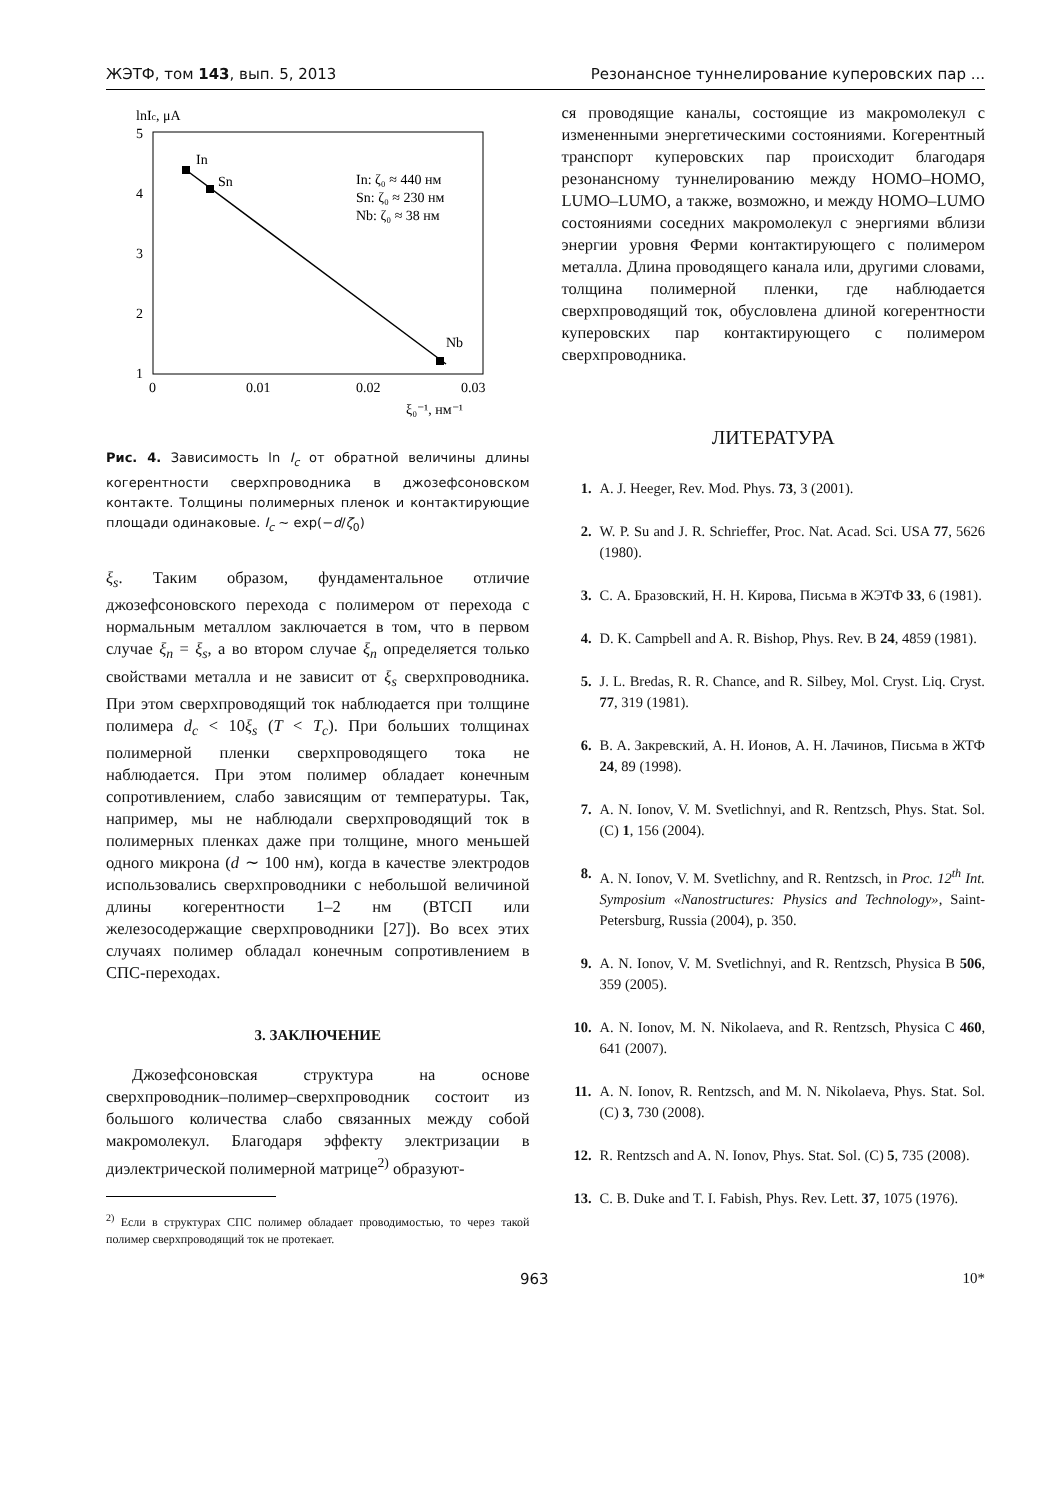ЖЭТФ, том 143, вып. 5, 2013 Резонансное туннелирование куперовских пар ...
lnIc, μA
5
4
3
2
1
In
Sn
Nb
In: ζ₀ ≈ 440 нм
Sn: ζ₀ ≈ 230 нм
Nb: ζ₀ ≈ 38 нм
0
0.01
0.02
0.03
ξ₀⁻¹, нм⁻¹
Рис. 4. Зависимость ln I<sub>c</sub> от обратной величины длины когерентности сверхпроводника в джозефсоновском контакте. Толщины полимерных пленок и контактирующие площади одинаковые. I<sub>c</sub> ∼ exp(−d/ζ<sub>0</sub>)
ξ<sub>s</sub>. Таким образом, фундаментальное отличие джозефсоновского перехода с полимером от перехода с нормальным металлом заключается в том, что в первом случае ξ<sub>n</sub> = ξ<sub>s</sub>, а во втором случае ξ<sub>n</sub> определяется только свойствами металла и не зависит от ξ<sub>s</sub> сверхпроводника. При этом сверхпроводящий ток наблюдается при толщине полимера d<sub>c</sub> < 10ξ<sub>s</sub> (T < T<sub>c</sub>). При больших толщинах полимерной пленки сверхпроводящего тока не наблюдается. При этом полимер обладает конечным сопротивлением, слабо зависящим от температуры. Так, например, мы не наблюдали сверхпроводящий ток в полимерных пленках даже при толщине, много меньшей одного микрона (d ∼ 100 нм), когда в качестве электродов использовались сверхпроводники с небольшой величиной длины когерентности 1–2 нм (ВТСП или железосодержащие сверхпроводники [27]). Во всех этих случаях полимер обладал конечным сопротивлением в СПС-переходах.
3. ЗАКЛЮЧЕНИЕ
Джозефсоновская структура на основе сверхпроводник–полимер–сверхпроводник состоит из большого количества слабо связанных между собой макромолекул. Благодаря эффекту электризации в диэлектрической полимерной матрице<sup>2)</sup> образуют-
<sup>2)</sup> Если в структурах СПС полимер обладает проводимостью, то через такой полимер сверхпроводящий ток не протекает.
ся проводящие каналы, состоящие из макромолекул с измененными энергетическими состояниями. Когерентный транспорт куперовских пар происходит благодаря резонансному туннелированию между HOMO–HOMO, LUMO–LUMO, а также, возможно, и между HOMO–LUMO состояниями соседних макромолекул с энергиями вблизи энергии уровня Ферми контактирующего с полимером металла. Длина проводящего канала или, другими словами, толщина полимерной пленки, где наблюдается сверхпроводящий ток, обусловлена длиной когерентности куперовских пар контактирующего с полимером сверхпроводника.
ЛИТЕРАТУРА
1. A. J. Heeger, Rev. Mod. Phys. 73, 3 (2001).
2. W. P. Su and J. R. Schrieffer, Proc. Nat. Acad. Sci. USA 77, 5626 (1980).
3. С. А. Бразовский, Н. Н. Кирова, Письма в ЖЭТФ 33, 6 (1981).
4. D. K. Campbell and A. R. Bishop, Phys. Rev. B 24, 4859 (1981).
5. J. L. Bredas, R. R. Chance, and R. Silbey, Mol. Cryst. Liq. Cryst. 77, 319 (1981).
6. В. А. Закревский, А. Н. Ионов, А. Н. Лачинов, Письма в ЖТФ 24, 89 (1998).
7. A. N. Ionov, V. M. Svetlichnyi, and R. Rentzsch, Phys. Stat. Sol. (C) 1, 156 (2004).
8. A. N. Ionov, V. M. Svetlichny, and R. Rentzsch, in Proc. 12<sup>th</sup> Int. Symposium «Nanostructures: Physics and Technology», Saint-Petersburg, Russia (2004), p. 350.
9. A. N. Ionov, V. M. Svetlichnyi, and R. Rentzsch, Physica B 506, 359 (2005).
10. A. N. Ionov, M. N. Nikolaeva, and R. Rentzsch, Physica C 460, 641 (2007).
11. A. N. Ionov, R. Rentzsch, and M. N. Nikolaeva, Phys. Stat. Sol. (C) 3, 730 (2008).
12. R. Rentzsch and A. N. Ionov, Phys. Stat. Sol. (C) 5, 735 (2008).
13. C. B. Duke and T. I. Fabish, Phys. Rev. Lett. 37, 1075 (1976).
963 10*